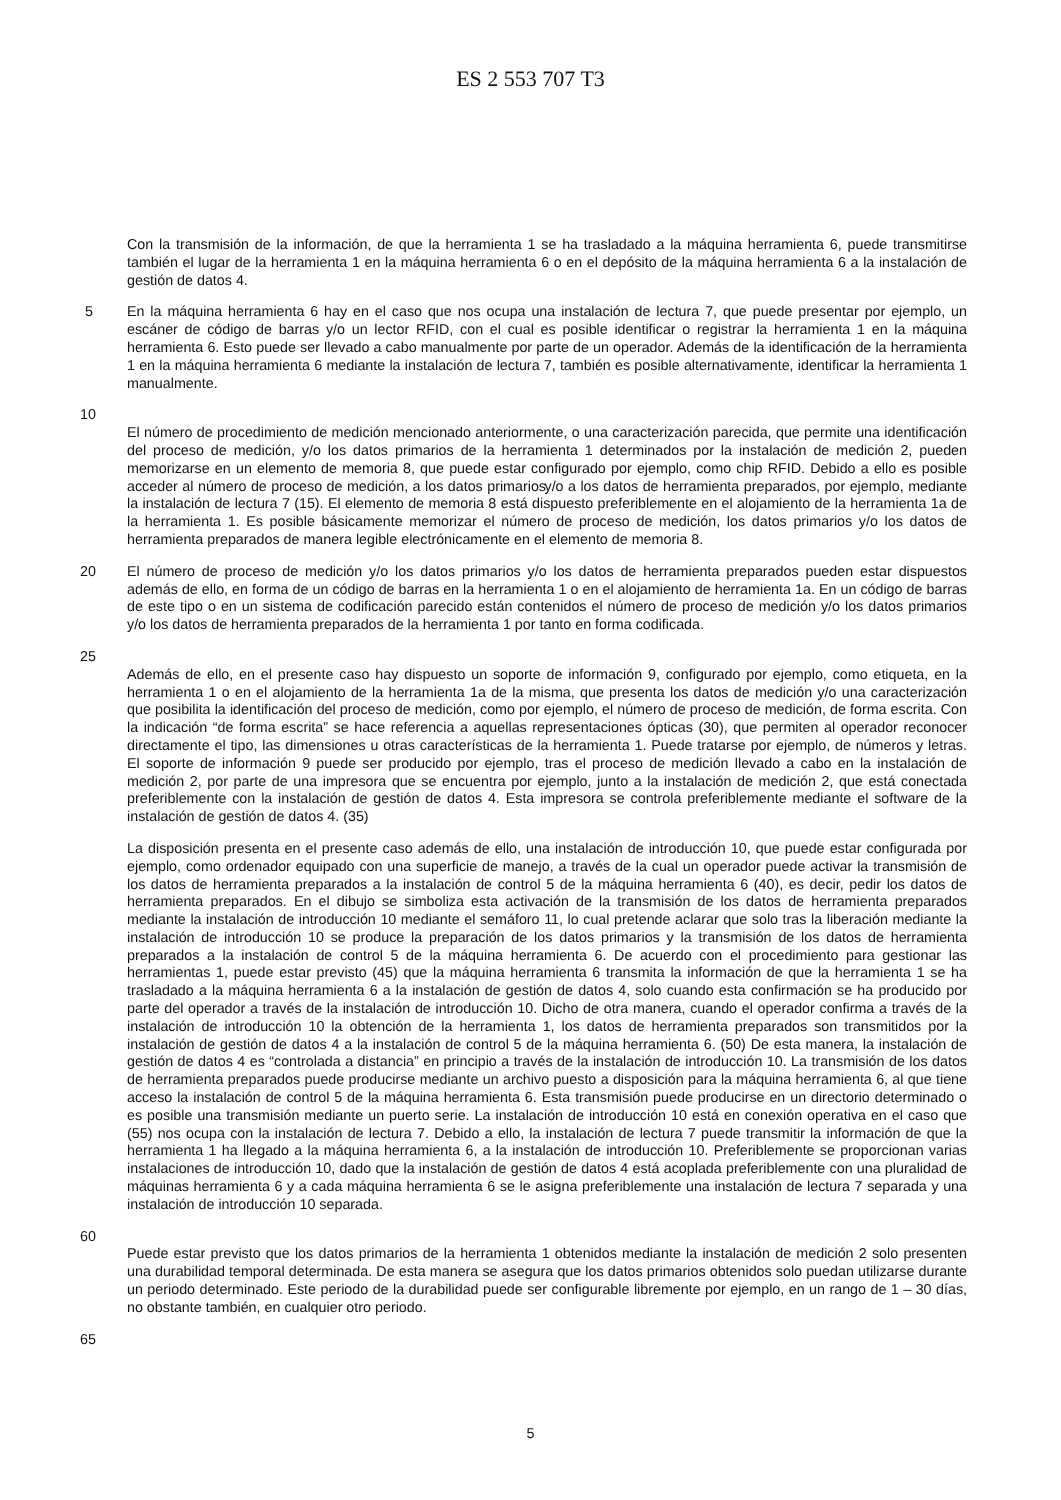ES 2 553 707 T3
Con la transmisión de la información, de que la herramienta 1 se ha trasladado a la máquina herramienta 6, puede transmitirse también el lugar de la herramienta 1 en la máquina herramienta 6 o en el depósito de la máquina herramienta 6 a la instalación de gestión de datos 4.
5 En la máquina herramienta 6 hay en el caso que nos ocupa una instalación de lectura 7, que puede presentar por ejemplo, un escáner de código de barras y/o un lector RFID, con el cual es posible identificar o registrar la herramienta 1 en la máquina herramienta 6. Esto puede ser llevado a cabo manualmente por parte de un operador. Además de la identificación de la herramienta 1 en la máquina herramienta 6 mediante la instalación de lectura 7, también es posible alternativamente, identificar la herramienta 1 manualmente.
10
El número de procedimiento de medición mencionado anteriormente, o una caracterización parecida, que permite una identificación del proceso de medición, y/o los datos primarios de la herramienta 1 determinados por la instalación de medición 2, pueden memorizarse en un elemento de memoria 8, que puede estar configurado por ejemplo, como chip RFID. Debido a ello es posible acceder al número de proceso de medición, a los datos primarios y/o a los datos de herramienta preparados, por ejemplo, mediante la instalación de lectura 7 (15). El elemento de memoria 8 está dispuesto preferiblemente en el alojamiento de la herramienta 1a de la herramienta 1. Es posible básicamente memorizar el número de proceso de medición, los datos primarios y/o los datos de herramienta preparados de manera legible electrónicamente en el elemento de memoria 8.
20 El número de proceso de medición y/o los datos primarios y/o los datos de herramienta preparados pueden estar dispuestos además de ello, en forma de un código de barras en la herramienta 1 o en el alojamiento de herramienta 1a. En un código de barras de este tipo o en un sistema de codificación parecido están contenidos el número de proceso de medición y/o los datos primarios y/o los datos de herramienta preparados de la herramienta 1 por tanto en forma codificada.
25
Además de ello, en el presente caso hay dispuesto un soporte de información 9, configurado por ejemplo, como etiqueta, en la herramienta 1 o en el alojamiento de la herramienta 1a de la misma, que presenta los datos de medición y/o una caracterización que posibilita la identificación del proceso de medición, como por ejemplo, el número de proceso de medición, de forma escrita. Con la indicación “de forma escrita” se hace referencia a aquellas representaciones ópticas (30), que permiten al operador reconocer directamente el tipo, las dimensiones u otras características de la herramienta 1. Puede tratarse por ejemplo, de números y letras. El soporte de información 9 puede ser producido por ejemplo, tras el proceso de medición llevado a cabo en la instalación de medición 2, por parte de una impresora que se encuentra por ejemplo, junto a la instalación de medición 2, que está conectada preferiblemente con la instalación de gestión de datos 4. Esta impresora se controla preferiblemente mediante el software de la instalación de gestión de datos 4. (35)
La disposición presenta en el presente caso además de ello, una instalación de introducción 10, que puede estar configurada por ejemplo, como ordenador equipado con una superficie de manejo, a través de la cual un operador puede activar la transmisión de los datos de herramienta preparados a la instalación de control 5 de la máquina herramienta 6 (40), es decir, pedir los datos de herramienta preparados. En el dibujo se simboliza esta activación de la transmisión de los datos de herramienta preparados mediante la instalación de introducción 10 mediante el semáforo 11, lo cual pretende aclarar que solo tras la liberación mediante la instalación de introducción 10 se produce la preparación de los datos primarios y la transmisión de los datos de herramienta preparados a la instalación de control 5 de la máquina herramienta 6. De acuerdo con el procedimiento para gestionar las herramientas 1, puede estar previsto (45) que la máquina herramienta 6 transmita la información de que la herramienta 1 se ha trasladado a la máquina herramienta 6 a la instalación de gestión de datos 4, solo cuando esta confirmación se ha producido por parte del operador a través de la instalación de introducción 10. Dicho de otra manera, cuando el operador confirma a través de la instalación de introducción 10 la obtención de la herramienta 1, los datos de herramienta preparados son transmitidos por la instalación de gestión de datos 4 a la instalación de control 5 de la máquina herramienta 6. (50) De esta manera, la instalación de gestión de datos 4 es “controlada a distancia” en principio a través de la instalación de introducción 10. La transmisión de los datos de herramienta preparados puede producirse mediante un archivo puesto a disposición para la máquina herramienta 6, al que tiene acceso la instalación de control 5 de la máquina herramienta 6. Esta transmisión puede producirse en un directorio determinado o es posible una transmisión mediante un puerto serie. La instalación de introducción 10 está en conexión operativa en el caso que (55) nos ocupa con la instalación de lectura 7. Debido a ello, la instalación de lectura 7 puede transmitir la información de que la herramienta 1 ha llegado a la máquina herramienta 6, a la instalación de introducción 10. Preferiblemente se proporcionan varias instalaciones de introducción 10, dado que la instalación de gestión de datos 4 está acoplada preferiblemente con una pluralidad de máquinas herramienta 6 y a cada máquina herramienta 6 se le asigna preferiblemente una instalación de lectura 7 separada y una instalación de introducción 10 separada.
60
Puede estar previsto que los datos primarios de la herramienta 1 obtenidos mediante la instalación de medición 2 solo presenten una durabilidad temporal determinada. De esta manera se asegura que los datos primarios obtenidos solo puedan utilizarse durante un periodo determinado. Este periodo de la durabilidad puede ser configurable libremente por ejemplo, en un rango de 1 – 30 días, no obstante también, en cualquier otro periodo.
65
5